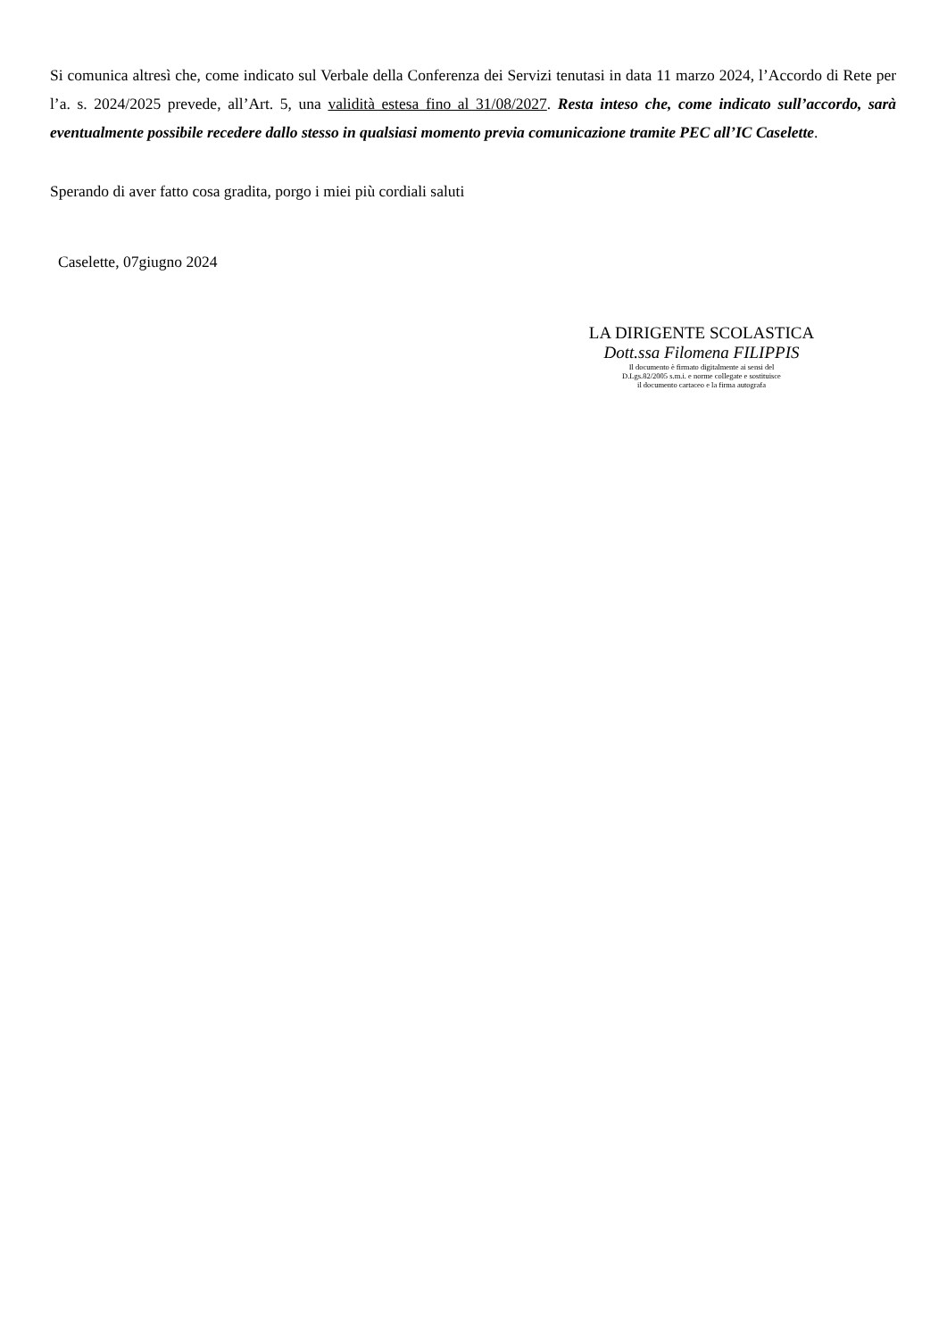Si comunica altresì che, come indicato sul Verbale della Conferenza dei Servizi tenutasi in data 11 marzo 2024, l’Accordo di Rete per l’a. s. 2024/2025 prevede, all’Art. 5, una validità estesa fino al 31/08/2027. Resta inteso che, come indicato sull’accordo, sarà eventualmente possibile recedere dallo stesso in qualsiasi momento previa comunicazione tramite PEC all’IC Caselette.
Sperando di aver fatto cosa gradita, porgo i miei più cordiali saluti
Caselette, 07giugno 2024
LA DIRIGENTE SCOLASTICA
Dott.ssa Filomena FILIPPIS
Il documento è firmato digitalmente ai sensi del
D.Lgs.82/2005 s.m.i. e norme collegate e sostituisce
il documento cartaceo e la firma autografa